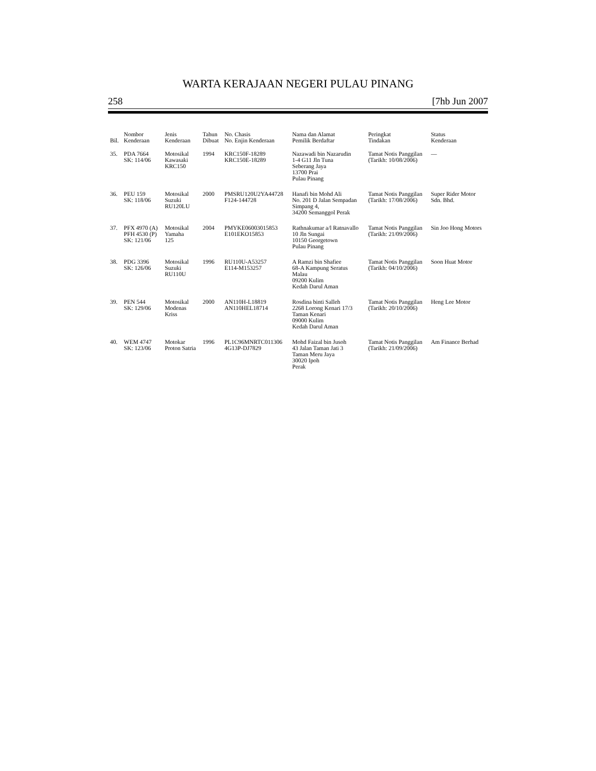WARTA KERAJAAN NEGERI PULAU PINANG
258 [7hb Jun 2007
| Bil. | Nombor Kenderaan | Jenis Kenderaan | Tahun Dibuat | No. Chasis No. Enjin Kenderaan | Nama dan Alamat Pemilik Berdaftar | Peringkat Tindakan | Status Kenderaan |
| --- | --- | --- | --- | --- | --- | --- | --- |
| 35. | PDA 7664 SK: 114/06 | Motosikal Kawasaki KRC150 | 1994 | KRC150F-18289 KRC150E-18289 | Nazawadi bin Nazarudin 1-4 G11 Jln Tuna Seberang Jaya 13700 Prai Pulau Pinang | Tamat Notis Panggilan (Tarikh: 10/08/2006) | — |
| 36. | PEU 159 SK: 118/06 | Motosikal Suzuki RU120LU | 2000 | PMSRU120U2YA44728 F124-144728 | Hanafi bin Mohd Ali No. 201 D Jalan Sempadan Simpang 4, 34200 Semanggol Perak | Tamat Notis Panggilan (Tarikh: 17/08/2006) | Super Rider Motor Sdn. Bhd. |
| 37. | PFX 4970 (A) PFH 4530 (P) SK: 121/06 | Motosikal Yamaha 125 | 2004 | PMYKE06003015853 E101EKO15853 | Rathnakumar a/l Ratnavallo 10 Jln Sungai 10150 Georgetown Pulau Pinang | Tamat Notis Panggilan (Tarikh: 21/09/2006) | Sin Joo Hong Motors |
| 38. | PDG 3396 SK: 126/06 | Motosikal Suzuki RU110U | 1996 | RU110U-A53257 E114-M153257 | A Ramzi bin Shafiee 68-A Kampung Seratus Malau 09200 Kulim Kedah Darul Aman | Tamat Notis Panggilan (Tarikh: 04/10/2006) | Soon Huat Motor |
| 39. | PEN 544 SK: 129/06 | Motosikal Modenas Kriss | 2000 | AN110H-L18819 AN110HEL18714 | Rosdina binti Salleh 2268 Lorong Kenari 17/3 Taman Kenari 09000 Kulim Kedah Darul Aman | Tamat Notis Panggilan (Tarikh: 20/10/2006) | Heng Lee Motor |
| 40. | WEM 4747 SK: 123/06 | Motokar Proton Satria | 1996 | PL1C96MNRTC011306 4G13P-DJ7829 | Mohd Faizal bin Jusoh 43 Jalan Taman Jati 3 Taman Meru Jaya 30020 Ipoh Perak | Tamat Notis Panggilan (Tarikh: 21/09/2006) | Am Finance Berhad |